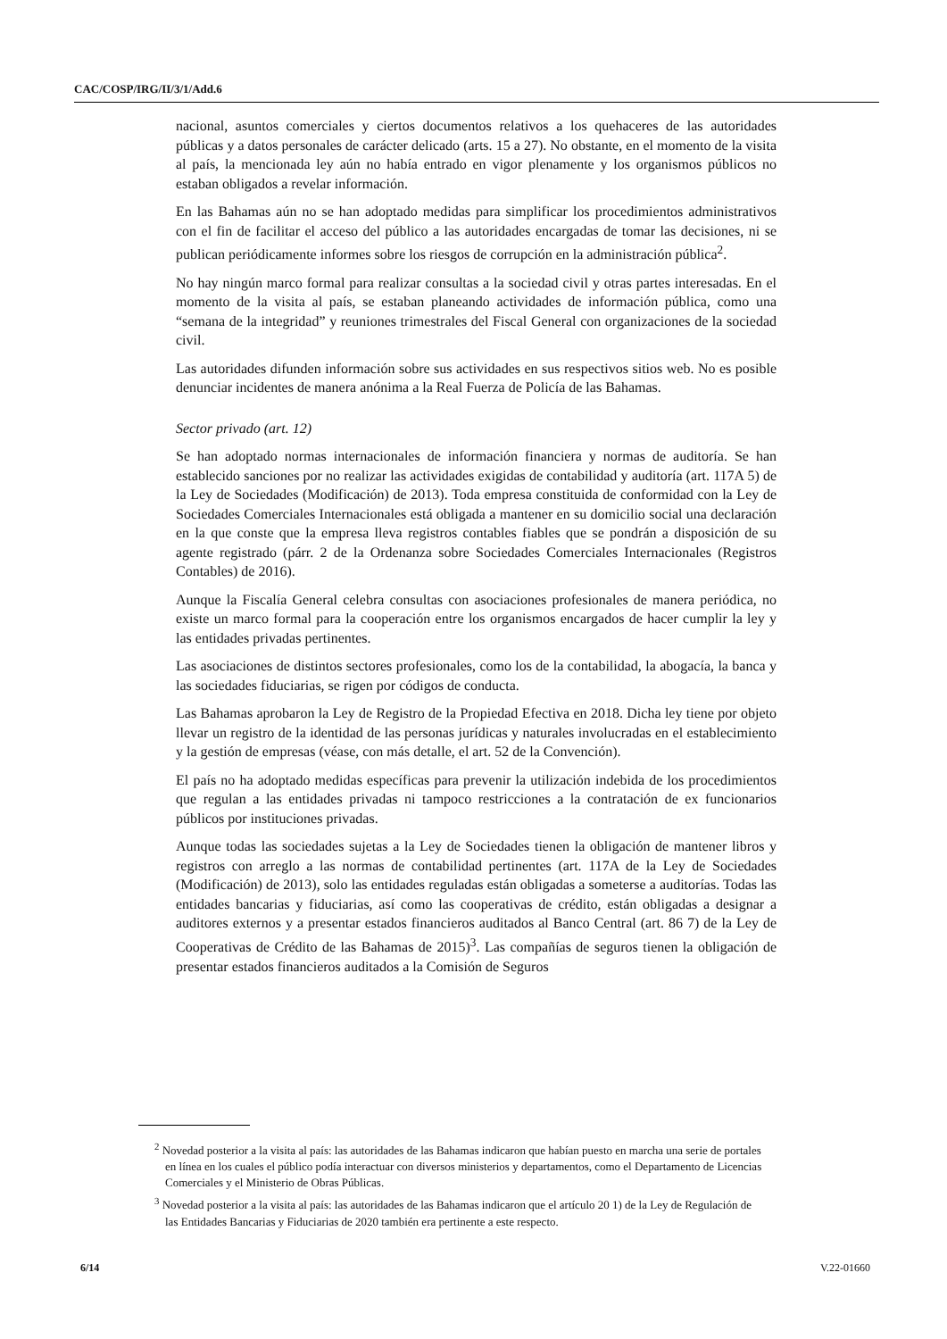CAC/COSP/IRG/II/3/1/Add.6
nacional, asuntos comerciales y ciertos documentos relativos a los quehaceres de las autoridades públicas y a datos personales de carácter delicado (arts. 15 a 27). No obstante, en el momento de la visita al país, la mencionada ley aún no había entrado en vigor plenamente y los organismos públicos no estaban obligados a revelar información.
En las Bahamas aún no se han adoptado medidas para simplificar los procedimientos administrativos con el fin de facilitar el acceso del público a las autoridades encargadas de tomar las decisiones, ni se publican periódicamente informes sobre los riesgos de corrupción en la administración pública<sup>2</sup>.
No hay ningún marco formal para realizar consultas a la sociedad civil y otras partes interesadas. En el momento de la visita al país, se estaban planeando actividades de información pública, como una “semana de la integridad” y reuniones trimestrales del Fiscal General con organizaciones de la sociedad civil.
Las autoridades difunden información sobre sus actividades en sus respectivos sitios web. No es posible denunciar incidentes de manera anónima a la Real Fuerza de Policía de las Bahamas.
Sector privado (art. 12)
Se han adoptado normas internacionales de información financiera y normas de auditoría. Se han establecido sanciones por no realizar las actividades exigidas de contabilidad y auditoría (art. 117A 5) de la Ley de Sociedades (Modificación) de 2013). Toda empresa constituida de conformidad con la Ley de Sociedades Comerciales Internacionales está obligada a mantener en su domicilio social una declaración en la que conste que la empresa lleva registros contables fiables que se pondrán a disposición de su agente registrado (párr. 2 de la Ordenanza sobre Sociedades Comerciales Internacionales (Registros Contables) de 2016).
Aunque la Fiscalía General celebra consultas con asociaciones profesionales de manera periódica, no existe un marco formal para la cooperación entre los organismos encargados de hacer cumplir la ley y las entidades privadas pertinentes.
Las asociaciones de distintos sectores profesionales, como los de la contabilidad, la abogacía, la banca y las sociedades fiduciarias, se rigen por códigos de conducta.
Las Bahamas aprobaron la Ley de Registro de la Propiedad Efectiva en 2018. Dicha ley tiene por objeto llevar un registro de la identidad de las personas jurídicas y naturales involucradas en el establecimiento y la gestión de empresas (véase, con más detalle, el art. 52 de la Convención).
El país no ha adoptado medidas específicas para prevenir la utilización indebida de los procedimientos que regulan a las entidades privadas ni tampoco restricciones a la contratación de ex funcionarios públicos por instituciones privadas.
Aunque todas las sociedades sujetas a la Ley de Sociedades tienen la obligación de mantener libros y registros con arreglo a las normas de contabilidad pertinentes (art. 117A de la Ley de Sociedades (Modificación) de 2013), solo las entidades reguladas están obligadas a someterse a auditorías. Todas las entidades bancarias y fiduciarias, así como las cooperativas de crédito, están obligadas a designar a auditores externos y a presentar estados financieros auditados al Banco Central (art. 86 7) de la Ley de Cooperativas de Crédito de las Bahamas de 2015)<sup>3</sup>. Las compañías de seguros tienen la obligación de presentar estados financieros auditados a la Comisión de Seguros
<sup>2</sup> Novedad posterior a la visita al país: las autoridades de las Bahamas indicaron que habían puesto en marcha una serie de portales en línea en los cuales el público podía interactuar con diversos ministerios y departamentos, como el Departamento de Licencias Comerciales y el Ministerio de Obras Públicas.
<sup>3</sup> Novedad posterior a la visita al país: las autoridades de las Bahamas indicaron que el artículo 20 1) de la Ley de Regulación de las Entidades Bancarias y Fiduciarias de 2020 también era pertinente a este respecto.
6/14 V.22-01660